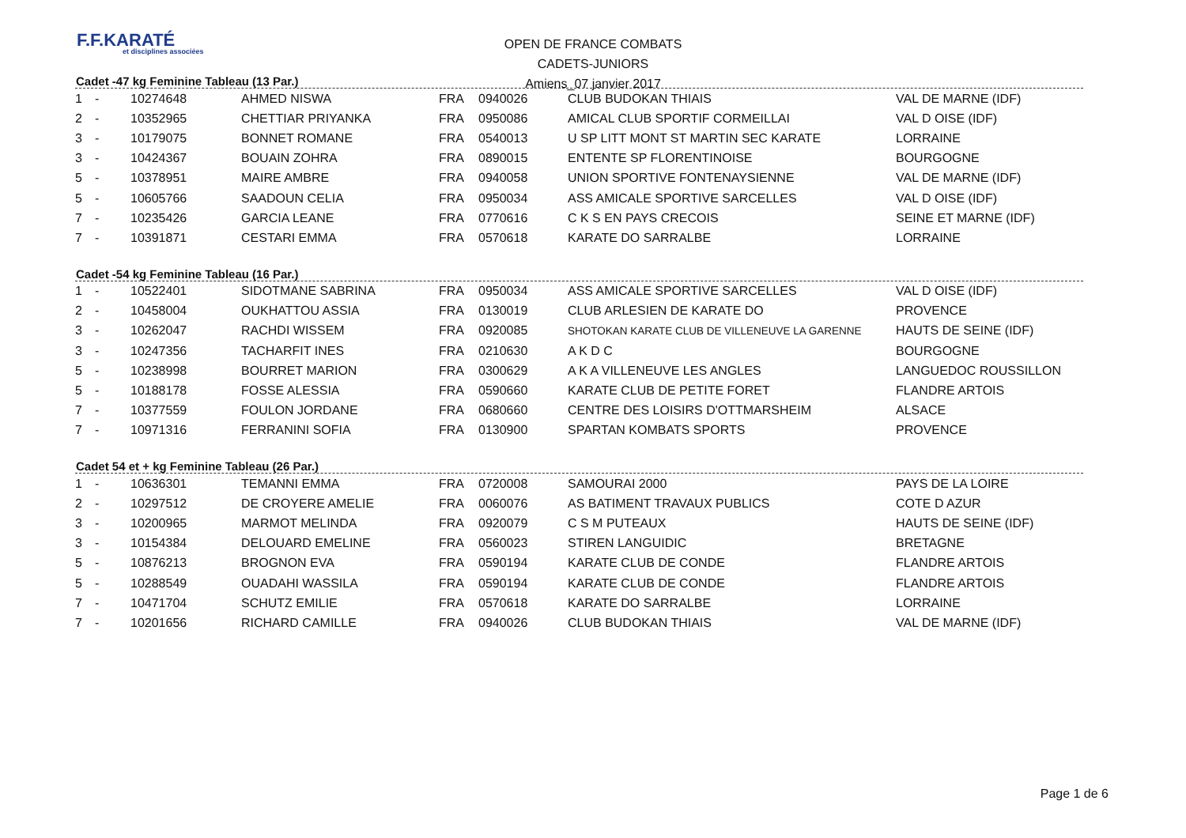F.F.KARATÉ
et disciplines associées
OPEN DE FRANCE COMBATS
CADETS-JUNIORS
Amiens_07 janvier 2017
Cadet -47 kg Feminine Tableau (13 Par.)
| 1 | - | 10274648 | AHMED NISWA | FRA | 0940026 | CLUB BUDOKAN THIAIS | VAL DE MARNE (IDF) |
| 2 | - | 10352965 | CHETTIAR PRIYANKA | FRA | 0950086 | AMICAL CLUB SPORTIF CORMEILLAI | VAL D OISE (IDF) |
| 3 | - | 10179075 | BONNET ROMANE | FRA | 0540013 | U SP LITT MONT ST MARTIN SEC KARATE | LORRAINE |
| 3 | - | 10424367 | BOUAIN ZOHRA | FRA | 0890015 | ENTENTE SP FLORENTINOISE | BOURGOGNE |
| 5 | - | 10378951 | MAIRE AMBRE | FRA | 0940058 | UNION SPORTIVE FONTENAYSIENNE | VAL DE MARNE (IDF) |
| 5 | - | 10605766 | SAADOUN CELIA | FRA | 0950034 | ASS AMICALE SPORTIVE SARCELLES | VAL D OISE (IDF) |
| 7 | - | 10235426 | GARCIA LEANE | FRA | 0770616 | C K S EN PAYS CRECOIS | SEINE ET MARNE (IDF) |
| 7 | - | 10391871 | CESTARI EMMA | FRA | 0570618 | KARATE DO SARRALBE | LORRAINE |
Cadet -54 kg Feminine Tableau (16 Par.)
| 1 | - | 10522401 | SIDOTMANE SABRINA | FRA | 0950034 | ASS AMICALE SPORTIVE SARCELLES | VAL D OISE (IDF) |
| 2 | - | 10458004 | OUKHATTOU ASSIA | FRA | 0130019 | CLUB ARLESIEN DE KARATE DO | PROVENCE |
| 3 | - | 10262047 | RACHDI WISSEM | FRA | 0920085 | SHOTOKAN KARATE CLUB DE VILLENEUVE LA GARENNE | HAUTS DE SEINE (IDF) |
| 3 | - | 10247356 | TACHARFIT INES | FRA | 0210630 | A K D C | BOURGOGNE |
| 5 | - | 10238998 | BOURRET MARION | FRA | 0300629 | A K A VILLENEUVE LES ANGLES | LANGUEDOC ROUSSILLON |
| 5 | - | 10188178 | FOSSE ALESSIA | FRA | 0590660 | KARATE CLUB DE PETITE FORET | FLANDRE ARTOIS |
| 7 | - | 10377559 | FOULON JORDANE | FRA | 0680660 | CENTRE DES LOISIRS D'OTTMARSHEIM | ALSACE |
| 7 | - | 10971316 | FERRANINI SOFIA | FRA | 0130900 | SPARTAN KOMBATS SPORTS | PROVENCE |
Cadet 54 et + kg Feminine Tableau (26 Par.)
| 1 | - | 10636301 | TEMANNI EMMA | FRA | 0720008 | SAMOURAI 2000 | PAYS DE LA LOIRE |
| 2 | - | 10297512 | DE CROYERE AMELIE | FRA | 0060076 | AS BATIMENT TRAVAUX PUBLICS | COTE D AZUR |
| 3 | - | 10200965 | MARMOT MELINDA | FRA | 0920079 | C S M PUTEAUX | HAUTS DE SEINE (IDF) |
| 3 | - | 10154384 | DELOUARD EMELINE | FRA | 0560023 | STIREN LANGUIDIC | BRETAGNE |
| 5 | - | 10876213 | BROGNON EVA | FRA | 0590194 | KARATE CLUB DE CONDE | FLANDRE ARTOIS |
| 5 | - | 10288549 | OUADAHI WASSILA | FRA | 0590194 | KARATE CLUB DE CONDE | FLANDRE ARTOIS |
| 7 | - | 10471704 | SCHUTZ EMILIE | FRA | 0570618 | KARATE DO SARRALBE | LORRAINE |
| 7 | - | 10201656 | RICHARD CAMILLE | FRA | 0940026 | CLUB BUDOKAN THIAIS | VAL DE MARNE (IDF) |
Page 1 de 6